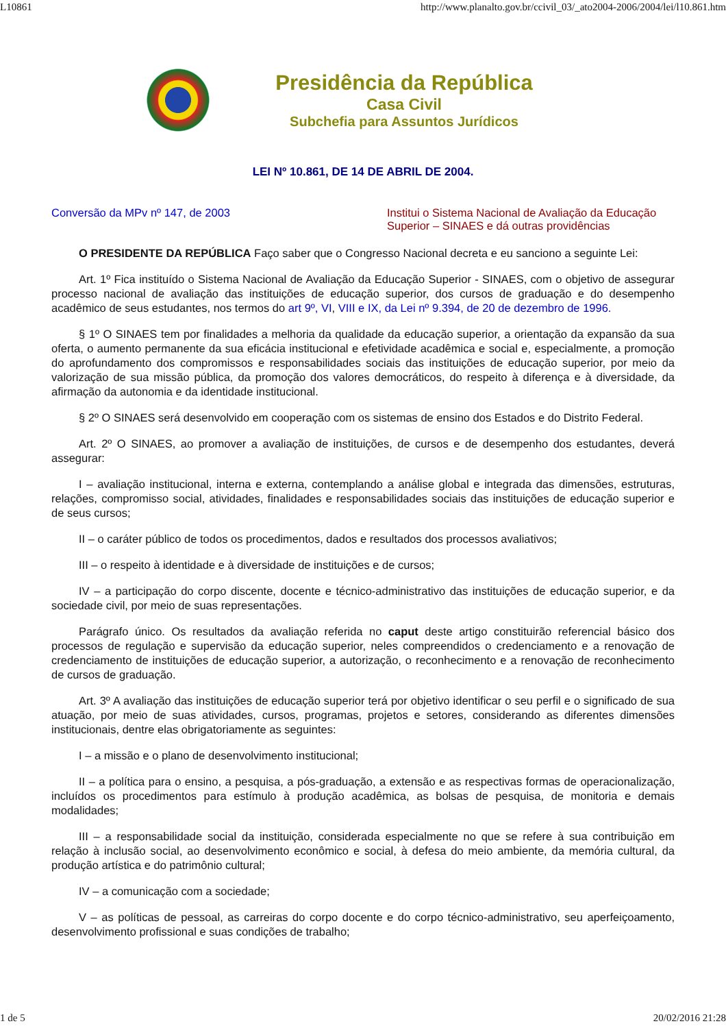L10861 http://www.planalto.gov.br/ccivil_03/_ato2004-2006/2004/lei/l10.861.htm
Presidência da República
Casa Civil
Subchefia para Assuntos Jurídicos
LEI Nº 10.861, DE 14 DE ABRIL DE 2004.
Conversão da MPv nº 147, de 2003
Institui o Sistema Nacional de Avaliação da Educação Superior – SINAES e dá outras providências
O PRESIDENTE DA REPÚBLICA Faço saber que o Congresso Nacional decreta e eu sanciono a seguinte Lei:
Art. 1º Fica instituído o Sistema Nacional de Avaliação da Educação Superior - SINAES, com o objetivo de assegurar processo nacional de avaliação das instituições de educação superior, dos cursos de graduação e do desempenho acadêmico de seus estudantes, nos termos do art 9º, VI, VIII e IX, da Lei nº 9.394, de 20 de dezembro de 1996.
§ 1º O SINAES tem por finalidades a melhoria da qualidade da educação superior, a orientação da expansão da sua oferta, o aumento permanente da sua eficácia institucional e efetividade acadêmica e social e, especialmente, a promoção do aprofundamento dos compromissos e responsabilidades sociais das instituições de educação superior, por meio da valorização de sua missão pública, da promoção dos valores democráticos, do respeito à diferença e à diversidade, da afirmação da autonomia e da identidade institucional.
§ 2º O SINAES será desenvolvido em cooperação com os sistemas de ensino dos Estados e do Distrito Federal.
Art. 2º O SINAES, ao promover a avaliação de instituições, de cursos e de desempenho dos estudantes, deverá assegurar:
I – avaliação institucional, interna e externa, contemplando a análise global e integrada das dimensões, estruturas, relações, compromisso social, atividades, finalidades e responsabilidades sociais das instituições de educação superior e de seus cursos;
II – o caráter público de todos os procedimentos, dados e resultados dos processos avaliativos;
III – o respeito à identidade e à diversidade de instituições e de cursos;
IV – a participação do corpo discente, docente e técnico-administrativo das instituições de educação superior, e da sociedade civil, por meio de suas representações.
Parágrafo único. Os resultados da avaliação referida no caput deste artigo constituirão referencial básico dos processos de regulação e supervisão da educação superior, neles compreendidos o credenciamento e a renovação de credenciamento de instituições de educação superior, a autorização, o reconhecimento e a renovação de reconhecimento de cursos de graduação.
Art. 3º A avaliação das instituições de educação superior terá por objetivo identificar o seu perfil e o significado de sua atuação, por meio de suas atividades, cursos, programas, projetos e setores, considerando as diferentes dimensões institucionais, dentre elas obrigatoriamente as seguintes:
I – a missão e o plano de desenvolvimento institucional;
II – a política para o ensino, a pesquisa, a pós-graduação, a extensão e as respectivas formas de operacionalização, incluídos os procedimentos para estímulo à produção acadêmica, as bolsas de pesquisa, de monitoria e demais modalidades;
III – a responsabilidade social da instituição, considerada especialmente no que se refere à sua contribuição em relação à inclusão social, ao desenvolvimento econômico e social, à defesa do meio ambiente, da memória cultural, da produção artística e do patrimônio cultural;
IV – a comunicação com a sociedade;
V – as políticas de pessoal, as carreiras do corpo docente e do corpo técnico-administrativo, seu aperfeiçoamento, desenvolvimento profissional e suas condições de trabalho;
1 de 5 20/02/2016 21:28